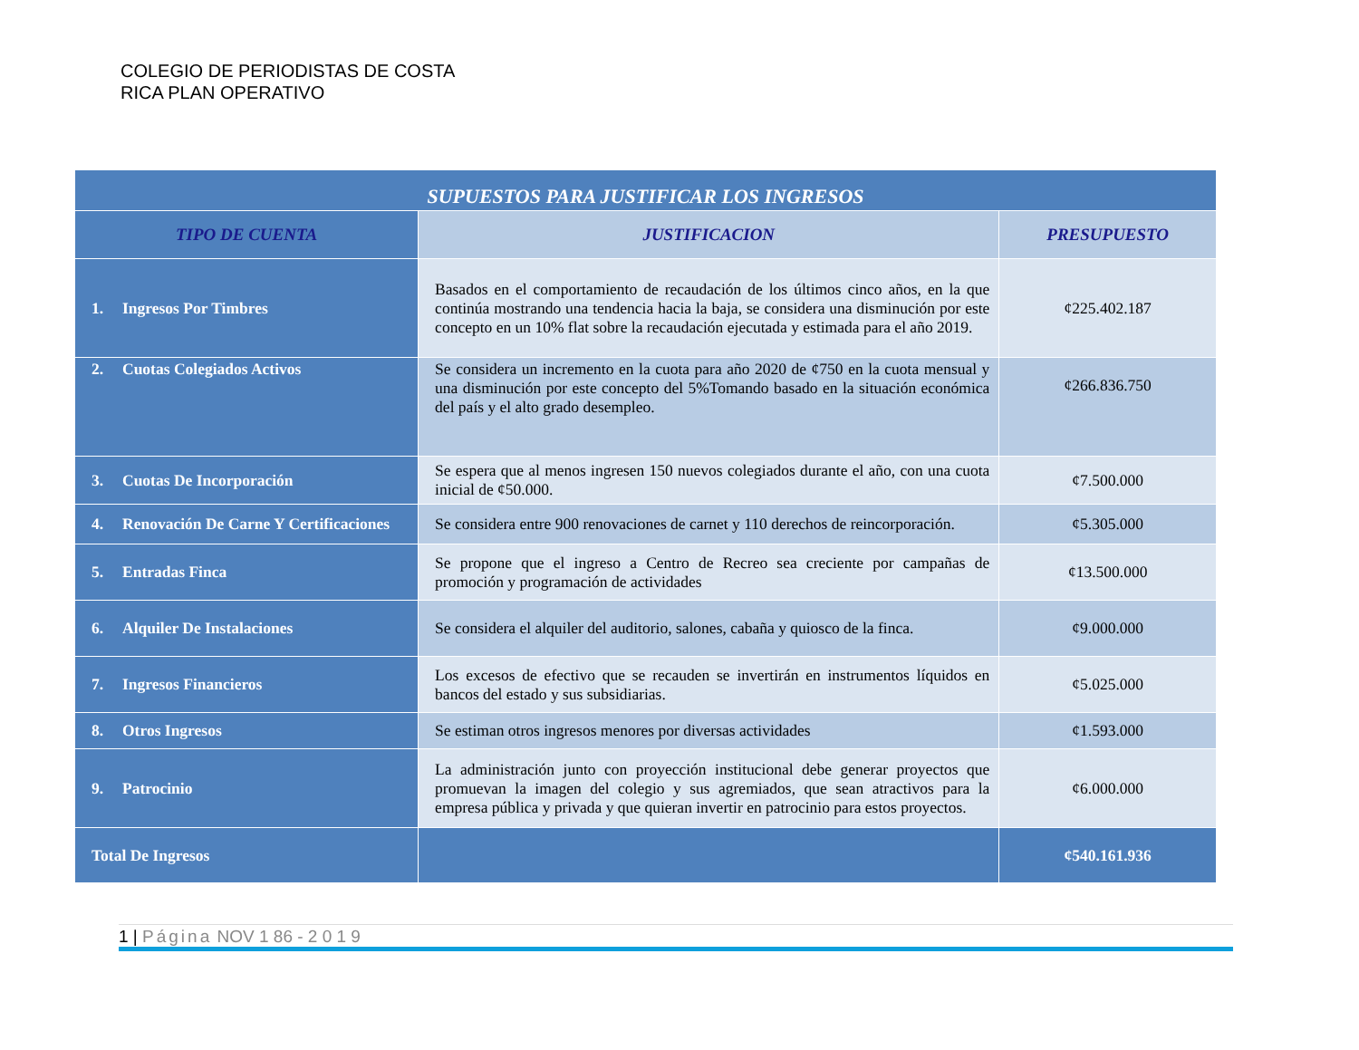COLEGIO DE PERIODISTAS DE COSTA RICA PLAN OPERATIVO
| SUPUESTOS PARA JUSTIFICAR LOS INGRESOS | | |
| --- | --- | --- |
| TIPO DE CUENTA | JUSTIFICACION | PRESUPUESTO |
| 1. Ingresos Por Timbres | Basados en el comportamiento de recaudación de los últimos cinco años, en la que continúa mostrando una tendencia hacia la baja, se considera una disminución por este concepto en un 10% flat sobre la recaudación ejecutada y estimada para el año 2019. | ¢225.402.187 |
| 2. Cuotas Colegiados Activos | Se considera un incremento en la cuota para año 2020 de ¢750 en la cuota mensual y una disminución por este concepto del 5%Tomando basado en la situación económica del país y el alto grado desempleo. | ¢266.836.750 |
| 3. Cuotas De Incorporación | Se espera que al menos ingresen 150 nuevos colegiados durante el año, con una cuota inicial de ¢50.000. | ¢7.500.000 |
| 4. Renovación De Carne Y Certificaciones | Se considera entre 900 renovaciones de carnet y 110 derechos de reincorporación. | ¢5.305.000 |
| 5. Entradas Finca | Se propone que el ingreso a Centro de Recreo sea creciente por campañas de promoción y programación de actividades | ¢13.500.000 |
| 6. Alquiler De Instalaciones | Se considera el alquiler del auditorio, salones, cabaña y quiosco de la finca. | ¢9.000.000 |
| 7. Ingresos Financieros | Los excesos de efectivo que se recauden se invertirán en instrumentos líquidos en bancos del estado y sus subsidiarias. | ¢5.025.000 |
| 8. Otros Ingresos | Se estiman otros ingresos menores por diversas actividades | ¢1.593.000 |
| 9. Patrocinio | La administración junto con proyección institucional debe generar proyectos que promuevan la imagen del colegio y sus agremiados, que sean atractivos para la empresa pública y privada y que quieran invertir en patrocinio para estos proyectos. | ¢6.000.000 |
| Total De Ingresos | | ¢540.161.936 |
1 | Página NOV 1 86 - 2 0 1 9